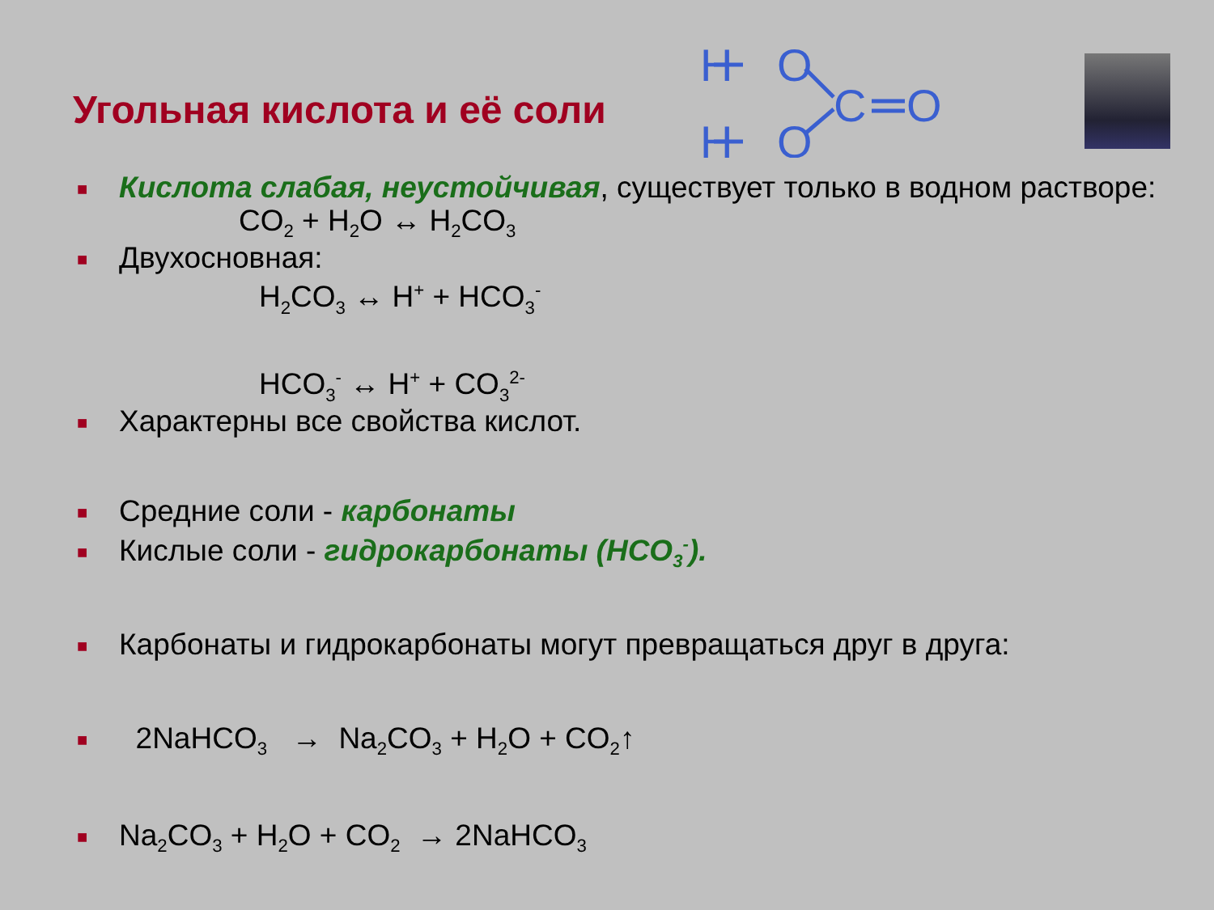Угольная кислота и её соли
H
O
H
O
C
O
■ Кислота слабая, неустойчивая, существует только в водном растворе:
CO<sub>2</sub> + H<sub>2</sub>O ↔ H<sub>2</sub>CO<sub>3</sub>
■ Двухосновная:
H<sub>2</sub>CO<sub>3</sub> ↔ H<sup>+</sup> + HCO<sub>3</sub><sup>-</sup>
HCO<sub>3</sub><sup>-</sup> ↔ H<sup>+</sup> + CO<sub>3</sub><sup>2-</sup>
■ Характерны все свойства кислот.
■ Средние соли - карбонаты
■ Кислые соли - гидрокарбонаты (HCO<sub>3</sub><sup>-</sup>).
■ Карбонаты и гидрокарбонаты могут превращаться друг в друга:
■ 2NaHCO<sub>3</sub> → Na<sub>2</sub>CO<sub>3</sub> + H<sub>2</sub>O + CO<sub>2</sub>↑
■ Na<sub>2</sub>CO<sub>3</sub> + H<sub>2</sub>O + CO<sub>2</sub> → 2NaHCO<sub>3</sub>